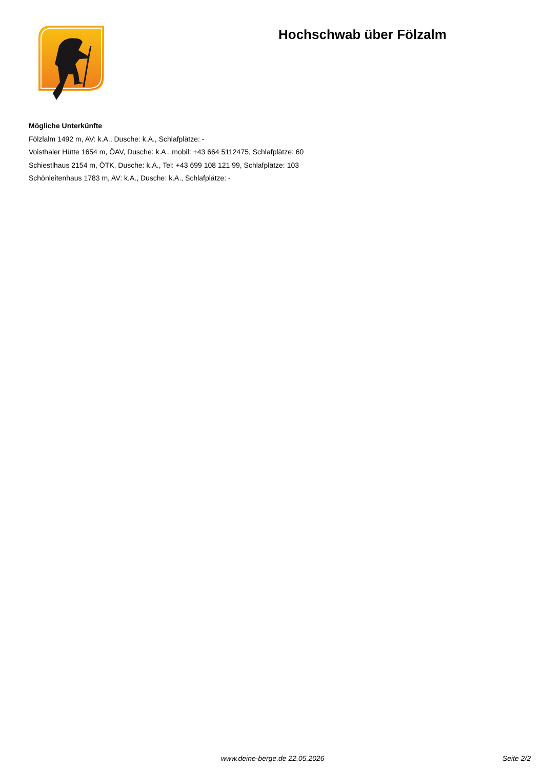Hochschwab über Fölzalm
Mögliche Unterkünfte
Fölzlalm 1492 m, AV: k.A., Dusche: k.A., Schlafplätze: -
Voisthaler Hütte 1654 m, ÖAV, Dusche: k.A., mobil: +43 664 5112475, Schlafplätze: 60
Schiestlhaus 2154 m, ÖTK, Dusche: k.A., Tel: +43 699 108 121 99, Schlafplätze: 103
Schönleitenhaus 1783 m, AV: k.A., Dusche: k.A., Schlafplätze: -
www.deine-berge.de 22.05.2026 Seite 2/2